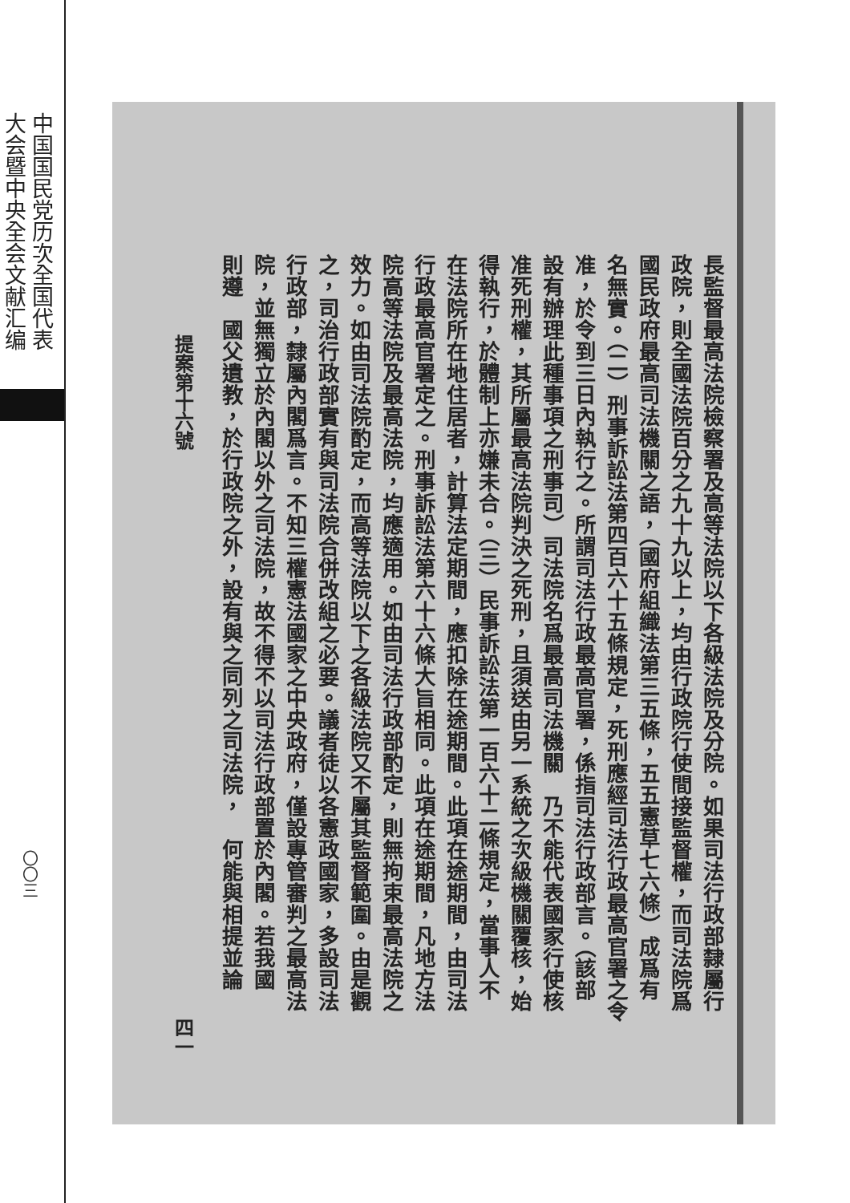中国国民党历次全国代表
大会暨中央全会文献汇编
〇〇三
長監督最高法院檢察署及高等法院以下各級法院及分院。如果司法行政部隸屬行
政院，則全國法院百分之九十九以上，均由行政院行使間接監督權，而司法院爲
國民政府最高司法機關之語，（國府組織法第三五條，五五憲草七六條）成爲有
名無實。（二）刑事訴訟法第四百六十五條規定，死刑應經司法行政最高官署之令
准，於令到三日內執行之。所謂司法行政最高官署，係指司法行政部言。（該部
設有辦理此種事項之刑事司）司法院名爲最高司法機關　乃不能代表國家行使核
准死刑權，其所屬最高法院判決之死刑，且須送由另一系統之次級機關覆核，始
得執行，於體制上亦嫌未合。（三）民事訴訟法第一百六十二條規定，當事人不
在法院所在地住居者，計算法定期間，應扣除在途期間。此項在途期間，由司法
行政最高官署定之。刑事訴訟法第六十六條大旨相同。此項在途期間，凡地方法
院高等法院及最高法院，均應適用。如由司法行政部酌定，則無拘束最高法院之
效力。如由司法院酌定，而高等法院以下之各級法院又不屬其監督範圍。由是觀
之，司治行政部實有與司法院合併改組之必要。議者徒以各憲政國家，多設司法
行政部，隸屬內閣爲言。不知三權憲法國家之中央政府，僅設專管審判之最高法
院，並無獨立於內閣以外之司法院，故不得不以司法行政部置於內閣。若我國
則遵　國父遺教，於行政院之外，設有與之同列之司法院，　何能與相提並論
提案第十六號 四一